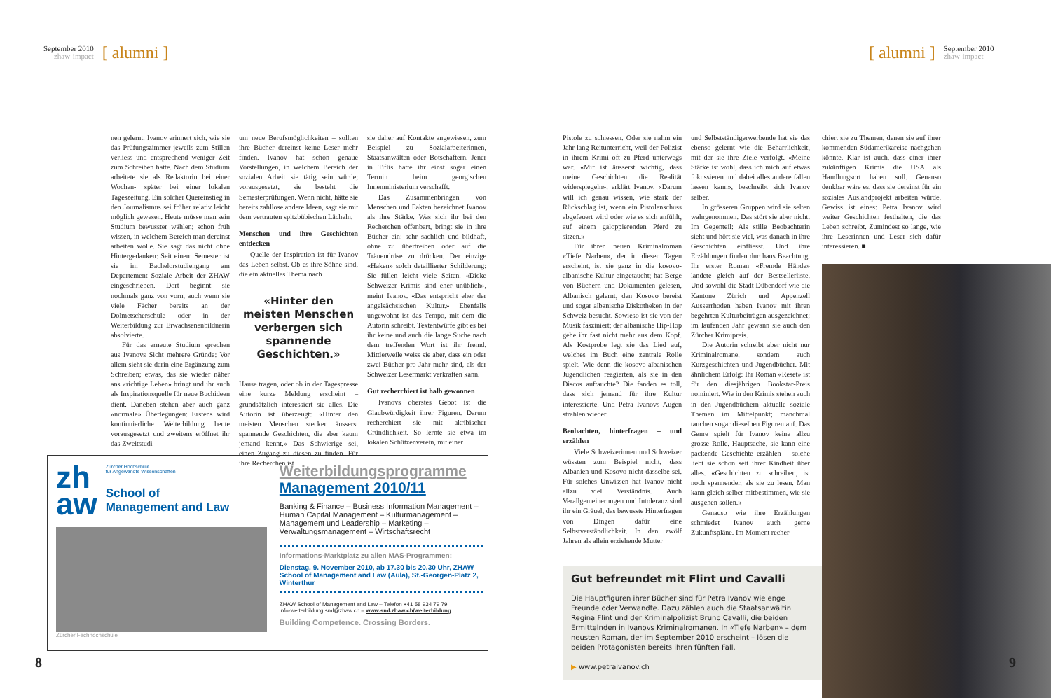September 2010
zhaw-impact
[ alumni ]
nen gelernt. Ivanov erinnert sich, wie sie das Prüfungszimmer jeweils zum Stillen verliess und entsprechend weniger Zeit zum Schreiben hatte. Nach dem Studium arbeitete sie als Redaktorin bei einer Wochen- später bei einer lokalen Tageszeitung. Ein solcher Quereinstieg in den Journalismus sei früher relativ leicht möglich gewesen. Heute müsse man sein Studium bewusster wählen; schon früh wissen, in welchem Bereich man dereinst arbeiten wolle. Sie sagt das nicht ohne Hintergedanken: Seit einem Semester ist sie im Bachelorstudiengang am Departement Soziale Arbeit der ZHAW eingeschrieben. Dort beginnt sie nochmals ganz von vorn, auch wenn sie viele Fächer bereits an der Dolmetscherschule oder in der Weiterbildung zur Erwachsenenbildnerin absolvierte.
Für das erneute Studium sprechen aus Ivanovs Sicht mehrere Gründe: Vor allem sieht sie darin eine Ergänzung zum Schreiben; etwas, das sie wieder näher ans «richtige Leben» bringt und ihr auch als Inspirationsquelle für neue Buchideen dient. Daneben stehen aber auch ganz «normale» Überlegungen: Erstens wird kontinuierliche Weiterbildung heute vorausgesetzt und zweitens eröffnet ihr das Zweitstudi-
um neue Berufsmöglichkeiten – sollten ihre Bücher dereinst keine Leser mehr finden. Ivanov hat schon genaue Vorstellungen, in welchem Bereich der sozialen Arbeit sie tätig sein würde; vorausgesetzt, sie besteht die Semesterprüfungen. Wenn nicht, hätte sie bereits zahllose andere Ideen, sagt sie mit dem vertrauten spitzbübischen Lächeln.
Menschen und ihre Geschichten entdecken
Quelle der Inspiration ist für Ivanov das Leben selbst. Ob es ihre Söhne sind, die ein aktuelles Thema nach
«Hinter den meisten Menschen verbergen sich spannende Geschichten.»
Hause tragen, oder ob in der Tagespresse eine kurze Meldung erscheint – grundsätzlich interessiert sie alles. Die Autorin ist überzeugt: «Hinter den meisten Menschen stecken äusserst spannende Geschichten, die aber kaum jemand kennt.» Das Schwierige sei, einen Zugang zu diesen zu finden. Für ihre Recherchen ist
sie daher auf Kontakte angewiesen, zum Beispiel zu Sozialarbeiterinnen, Staatsanwälten oder Botschaftern. Jener in Tiflis hatte ihr einst sogar einen Termin beim georgischen Innenministerium verschafft.
Das Zusammenbringen von Menschen und Fakten bezeichnet Ivanov als ihre Stärke. Was sich ihr bei den Recherchen offenbart, bringt sie in ihre Bücher ein: sehr sachlich und bildhaft, ohne zu übertreiben oder auf die Tränendrüse zu drücken. Der einzige «Haken» solch detaillierter Schilderung: Sie füllen leicht viele Seiten. «Dicke Schweizer Krimis sind eher unüblich», meint Ivanov. «Das entspricht eher der angelsächsischen Kultur.» Ebenfalls ungewohnt ist das Tempo, mit dem die Autorin schreibt. Textentwürfe gibt es bei ihr keine und auch die lange Suche nach dem treffenden Wort ist ihr fremd. Mittlerweile weiss sie aber, dass ein oder zwei Bücher pro Jahr mehr sind, als der Schweizer Lesermarkt verkraften kann.
Gut recherchiert ist halb gewonnen
Ivanovs oberstes Gebot ist die Glaubwürdigkeit ihrer Figuren. Darum recherchiert sie mit akribischer Gründlichkeit. So lernte sie etwa im lokalen Schützenverein, mit einer
zh
aw
Zürcher Hochschule
für Angewandte Wissenschaften
School of
Management and Law
Zürcher Fachhochschule
Weiterbildungsprogramme
Management 2010/11
Banking & Finance – Business Information Management – Human Capital Management – Kulturmanagement – Management und Leadership – Marketing – Verwaltungsmanagement – Wirtschaftsrecht
Informations-Marktplatz zu allen MAS-Programmen:
Dienstag, 9. November 2010, ab 17.30 bis 20.30 Uhr, ZHAW School of Management and Law (Aula), St.-Georgen-Platz 2, Winterthur
ZHAW School of Management and Law – Telefon +41 58 934 79 79
info-weiterbildung.sml@zhaw.ch – www.sml.zhaw.ch/weiterbildung
Building Competence. Crossing Borders.
8
[ alumni ]
September 2010
zhaw-impact
Pistole zu schiessen. Oder sie nahm ein Jahr lang Reitunterricht, weil der Polizist in ihrem Krimi oft zu Pferd unterwegs war. «Mir ist äusserst wichtig, dass meine Geschichten die Realität widerspiegeln», erklärt Ivanov. «Darum will ich genau wissen, wie stark der Rückschlag ist, wenn ein Pistolenschuss abgefeuert wird oder wie es sich anfühlt, auf einem galoppierenden Pferd zu sitzen.»
Für ihren neuen Kriminalroman «Tiefe Narben», der in diesen Tagen erscheint, ist sie ganz in die kosovo-albanische Kultur eingetaucht; hat Berge von Büchern und Dokumenten gelesen, Albanisch gelernt, den Kosovo bereist und sogar albanische Diskotheken in der Schweiz besucht. Sowieso ist sie von der Musik fasziniert; der albanische Hip-Hop gehe ihr fast nicht mehr aus dem Kopf. Als Kostprobe legt sie das Lied auf, welches im Buch eine zentrale Rolle spielt. Wie denn die kosovo-albanischen Jugendlichen reagierten, als sie in den Discos auftauchte? Die fanden es toll, dass sich jemand für ihre Kultur interessierte. Und Petra Ivanovs Augen strahlen wieder.
Beobachten, hinterfragen – und erzählen
Viele Schweizerinnen und Schweizer wüssten zum Beispiel nicht, dass Albanien und Kosovo nicht dasselbe sei. Für solches Unwissen hat Ivanov nicht allzu viel Verständnis. Auch Verallgemeinerungen und Intoleranz sind ihr ein Gräuel, das bewusste Hinterfragen von Dingen dafür eine Selbstverständlichkeit. In den zwölf Jahren als allein erziehende Mutter
und Selbstständigerwerbende hat sie das ebenso gelernt wie die Beharrlichkeit, mit der sie ihre Ziele verfolgt. «Meine Stärke ist wohl, dass ich mich auf etwas fokussieren und dabei alles andere fallen lassen kann», beschreibt sich Ivanov selber.
In grösseren Gruppen wird sie selten wahrgenommen. Das stört sie aber nicht. Im Gegenteil: Als stille Beobachterin sieht und hört sie viel, was danach in ihre Geschichten einfliesst. Und ihre Erzählungen finden durchaus Beachtung. Ihr erster Roman «Fremde Hände» landete gleich auf der Bestsellerliste. Und sowohl die Stadt Dübendorf wie die Kantone Zürich und Appenzell Ausserrhoden haben Ivanov mit ihren begehrten Kulturbeiträgen ausgezeichnet; im laufenden Jahr gewann sie auch den Zürcher Krimipreis.
Die Autorin schreibt aber nicht nur Kriminalromane, sondern auch Kurzgeschichten und Jugendbücher. Mit ähnlichem Erfolg: Ihr Roman «Reset» ist für den diesjährigen Bookstar-Preis nominiert. Wie in den Krimis stehen auch in den Jugendbüchern aktuelle soziale Themen im Mittelpunkt; manchmal tauchen sogar dieselben Figuren auf. Das Genre spielt für Ivanov keine allzu grosse Rolle. Hauptsache, sie kann eine packende Geschichte erzählen – solche liebt sie schon seit ihrer Kindheit über alles. «Geschichten zu schreiben, ist noch spannender, als sie zu lesen. Man kann gleich selber mitbestimmen, wie sie ausgehen sollen.»
Genauso wie ihre Erzählungen schmiedet Ivanov auch gerne Zukunftspläne. Im Moment recher-
Gut befreundet mit Flint und Cavalli
Die Hauptfiguren ihrer Bücher sind für Petra Ivanov wie enge Freunde oder Verwandte. Dazu zählen auch die Staatsanwältin Regina Flint und der Kriminalpolizist Bruno Cavalli, die beiden Ermittelnden in Ivanovs Kriminalromanen. In «Tiefe Narben» – dem neusten Roman, der im September 2010 erscheint – lösen die beiden Protagonisten bereits ihren fünften Fall.
▶ www.petraivanov.ch
chiert sie zu Themen, denen sie auf ihrer kommenden Südamerikareise nachgehen könnte. Klar ist auch, dass einer ihrer zukünftigen Krimis die USA als Handlungsort haben soll. Genauso denkbar wäre es, dass sie dereinst für ein soziales Auslandprojekt arbeiten würde. Gewiss ist eines: Petra Ivanov wird weiter Geschichten festhalten, die das Leben schreibt. Zumindest so lange, wie ihre Leserinnen und Leser sich dafür interessieren. ■
9